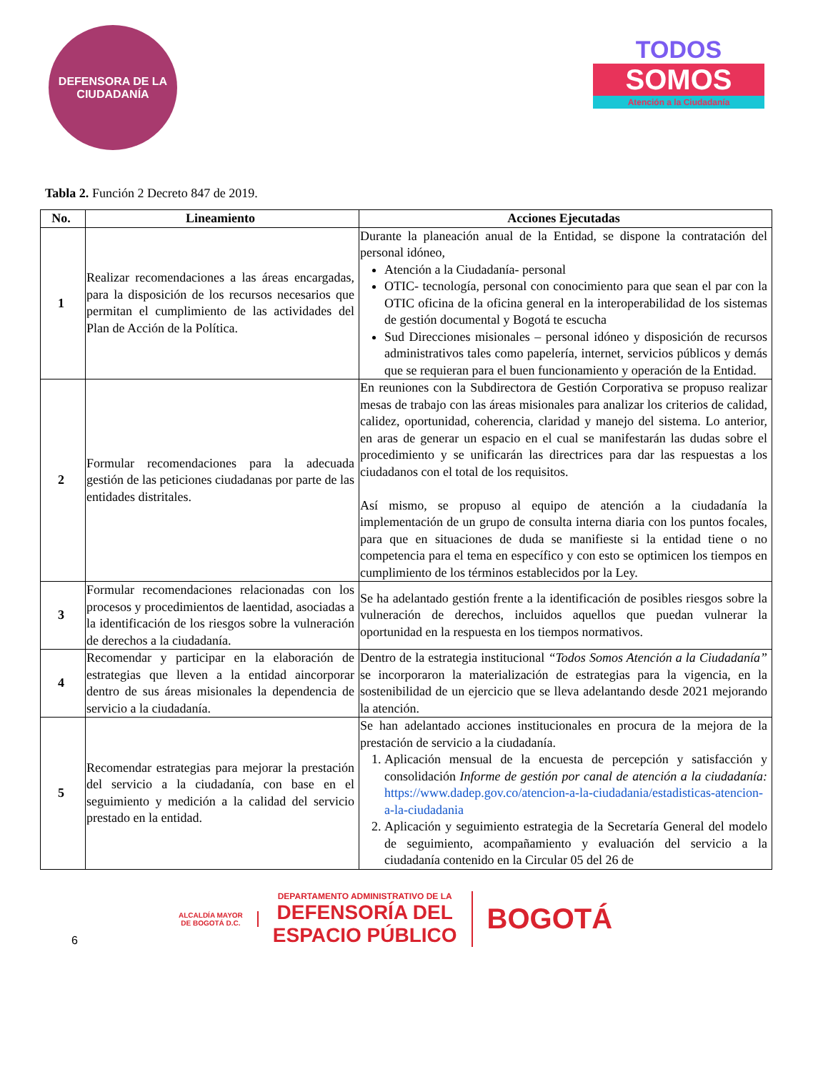DEFENSORA DE LA CIUDADANÍA
TODOS
SOMOS
Atención a la Ciudadanía
Tabla 2. Función 2 Decreto 847 de 2019.
| No. | Lineamiento | Acciones Ejecutadas |
| --- | --- | --- |
| 1 | Realizar recomendaciones a las áreas encargadas, para la disposición de los recursos necesarios que permitan el cumplimiento de las actividades del Plan de Acción de la Política. | Durante la planeación anual de la Entidad, se dispone la contratación del personal idóneo, Atención a la Ciudadanía- personal OTIC- tecnología, personal con conocimiento para que sean el par con la OTIC oficina de la oficina general en la interoperabilidad de los sistemas de gestión documental y Bogotá te escucha Sud Direcciones misionales – personal idóneo y disposición de recursos administrativos tales como papelería, internet, servicios públicos y demás que se requieran para el buen funcionamiento y operación de la Entidad. |
| 2 | Formular recomendaciones para la adecuada gestión de las peticiones ciudadanas por parte de las entidades distritales. | En reuniones con la Subdirectora de Gestión Corporativa se propuso realizar mesas de trabajo con las áreas misionales para analizar los criterios de calidad, calidez, oportunidad, coherencia, claridad y manejo del sistema. Lo anterior, en aras de generar un espacio en el cual se manifestarán las dudas sobre el procedimiento y se unificarán las directrices para dar las respuestas a los ciudadanos con el total de los requisitos. Así mismo, se propuso al equipo de atención a la ciudadanía la implementación de un grupo de consulta interna diaria con los puntos focales, para que en situaciones de duda se manifieste si la entidad tiene o no competencia para el tema en específico y con esto se optimicen los tiempos en cumplimiento de los términos establecidos por la Ley. |
| 3 | Formular recomendaciones relacionadas con los procesos y procedimientos de laentidad, asociadas a la identificación de los riesgos sobre la vulneración de derechos a la ciudadanía. | Se ha adelantado gestión frente a la identificación de posibles riesgos sobre la vulneración de derechos, incluidos aquellos que puedan vulnerar la oportunidad en la respuesta en los tiempos normativos. |
| 4 | Recomendar y participar en la elaboración de estrategias que lleven a la entidad aincorporar dentro de sus áreas misionales la dependencia de servicio a la ciudadanía. | Dentro de la estrategia institucional “Todos Somos Atención a la Ciudadanía” se incorporaron la materialización de estrategias para la vigencia, en la sostenibilidad de un ejercicio que se lleva adelantando desde 2021 mejorando la atención. |
| 5 | Recomendar estrategias para mejorar la prestación del servicio a la ciudadanía, con base en el seguimiento y medición a la calidad del servicio prestado en la entidad. | Se han adelantado acciones institucionales en procura de la mejora de la prestación de servicio a la ciudadanía. 1. Aplicación mensual de la encuesta de percepción y satisfacción y consolidación Informe de gestión por canal de atención a la ciudadanía: https://www.dadep.gov.co/atencion-a-la-ciudadania/estadisticas-atencion-a-la-ciudadania 2. Aplicación y seguimiento estrategia de la Secretaría General del modelo de seguimiento, acompañamiento y evaluación del servicio a la ciudadanía contenido en la Circular 05 del 26 de |
6
ALCALDÍA MAYOR
DE BOGOTÁ D.C.
DEPARTAMENTO ADMINISTRATIVO DE LA
DEFENSORÍA DEL
ESPACIO PÚBLICO
BOGOTÁ